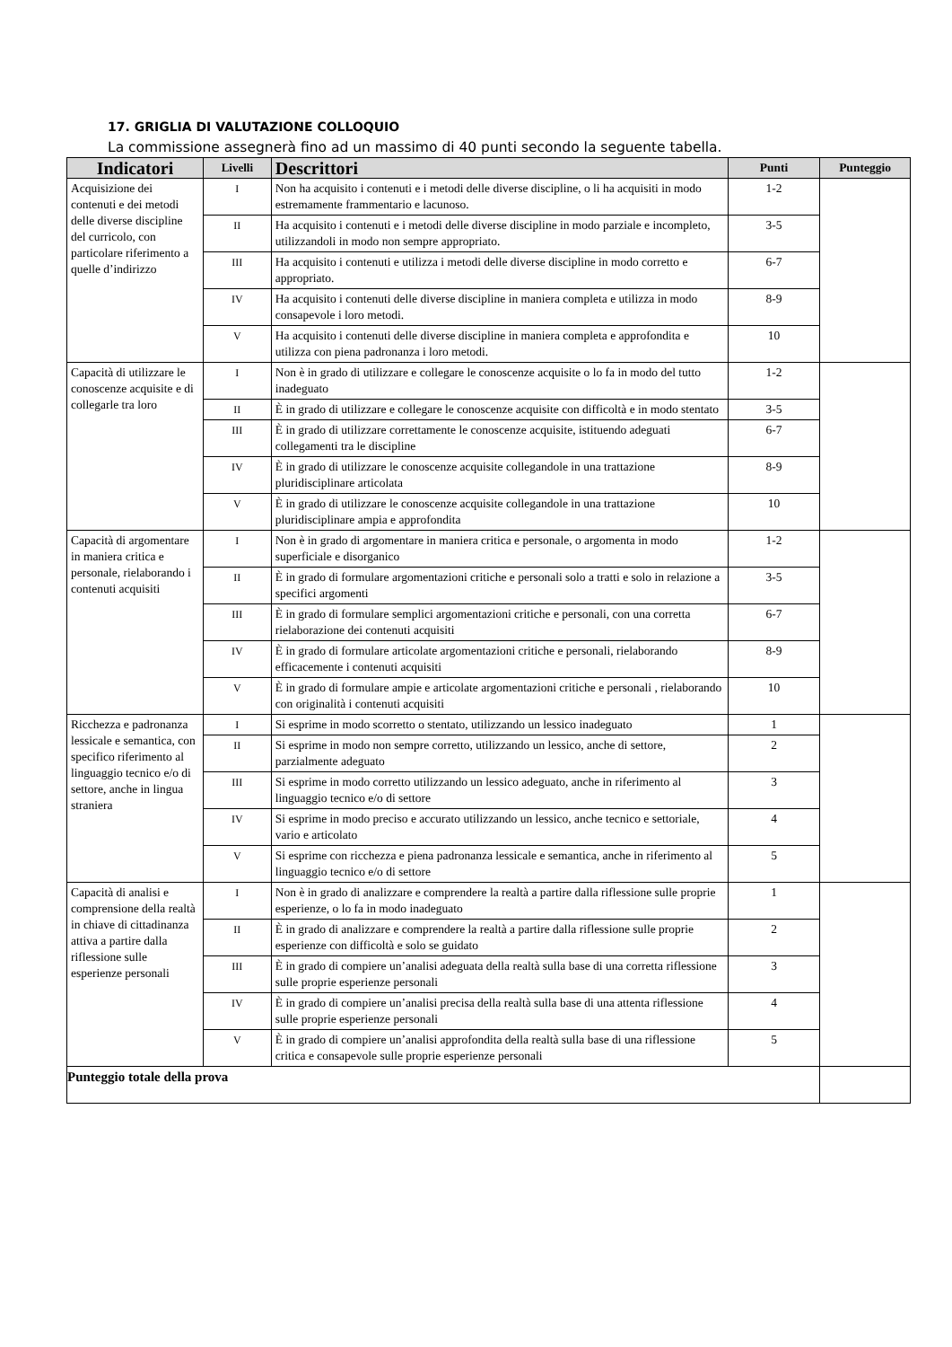17. GRIGLIA DI VALUTAZIONE COLLOQUIO
La commissione assegnerà fino ad un massimo di 40 punti secondo la seguente tabella.
| Indicatori | Livelli | Descrittori | Punti | Punteggio |
| --- | --- | --- | --- | --- |
| Acquisizione dei contenuti e dei metodi delle diverse discipline del curricolo, con particolare riferimento a quelle d’indirizzo | I | Non ha acquisito i contenuti e i metodi delle diverse discipline, o li ha acquisiti in modo estremamente frammentario e lacunoso. | 1-2 | |
| | II | Ha acquisito i contenuti e i metodi delle diverse discipline in modo parziale e incompleto, utilizzandoli in modo non sempre appropriato. | 3-5 | |
| | III | Ha acquisito i contenuti e utilizza i metodi delle diverse discipline in modo corretto e appropriato. | 6-7 | |
| | IV | Ha acquisito i contenuti delle diverse discipline in maniera completa e utilizza in modo consapevole i loro metodi. | 8-9 | |
| | V | Ha acquisito i contenuti delle diverse discipline in maniera completa e approfondita e utilizza con piena padronanza i loro metodi. | 10 | |
| Capacità di utilizzare le conoscenze acquisite e di collegarle tra loro | I | Non è in grado di utilizzare e collegare le conoscenze acquisite o lo fa in modo del tutto inadeguato | 1-2 | |
| | II | È in grado di utilizzare e collegare le conoscenze acquisite con difficoltà e in modo stentato | 3-5 | |
| | III | È in grado di utilizzare correttamente le conoscenze acquisite, istituendo adeguati collegamenti tra le discipline | 6-7 | |
| | IV | È in grado di utilizzare le conoscenze acquisite collegandole in una trattazione pluridisciplinare articolata | 8-9 | |
| | V | È in grado di utilizzare le conoscenze acquisite collegandole in una trattazione pluridisciplinare ampia e approfondita | 10 | |
| Capacità di argomentare in maniera critica e personale, rielaborando i contenuti acquisiti | I | Non è in grado di argomentare in maniera critica e personale, o argomenta in modo superficiale e disorganico | 1-2 | |
| | II | È in grado di formulare argomentazioni critiche e personali solo a tratti e solo in relazione a specifici argomenti | 3-5 | |
| | III | È in grado di formulare semplici argomentazioni critiche e personali, con una corretta rielaborazione dei contenuti acquisiti | 6-7 | |
| | IV | È in grado di formulare articolate argomentazioni critiche e personali, rielaborando efficacemente i contenuti acquisiti | 8-9 | |
| | V | È in grado di formulare ampie e articolate argomentazioni critiche e personali , rielaborando con originalità i contenuti acquisiti | 10 | |
| Ricchezza e padronanza lessicale e semantica, con specifico riferimento al linguaggio tecnico e/o di settore, anche in lingua straniera | I | Si esprime in modo scorretto o stentato, utilizzando un lessico inadeguato | 1 | |
| | II | Si esprime in modo non sempre corretto, utilizzando un lessico, anche di settore, parzialmente adeguato | 2 | |
| | III | Si esprime in modo corretto utilizzando un lessico adeguato, anche in riferimento al linguaggio tecnico e/o di settore | 3 | |
| | IV | Si esprime in modo preciso e accurato utilizzando un lessico, anche tecnico e settoriale, vario e articolato | 4 | |
| | V | Si esprime con ricchezza e piena padronanza lessicale e semantica, anche in riferimento al linguaggio tecnico e/o di settore | 5 | |
| Capacità di analisi e comprensione della realtà in chiave di cittadinanza attiva a partire dalla riflessione sulle esperienze personali | I | Non è in grado di analizzare e comprendere la realtà a partire dalla riflessione sulle proprie esperienze, o lo fa in modo inadeguato | 1 | |
| | II | È in grado di analizzare e comprendere la realtà a partire dalla riflessione sulle proprie esperienze con difficoltà e solo se guidato | 2 | |
| | III | È in grado di compiere un’analisi adeguata della realtà sulla base di una corretta riflessione sulle proprie esperienze personali | 3 | |
| | IV | È in grado di compiere un’analisi precisa della realtà sulla base di una attenta riflessione sulle proprie esperienze personali | 4 | |
| | V | È in grado di compiere un’analisi approfondita della realtà sulla base di una riflessione critica e consapevole sulle proprie esperienze personali | 5 | |
| Punteggio totale della prova | | | | |